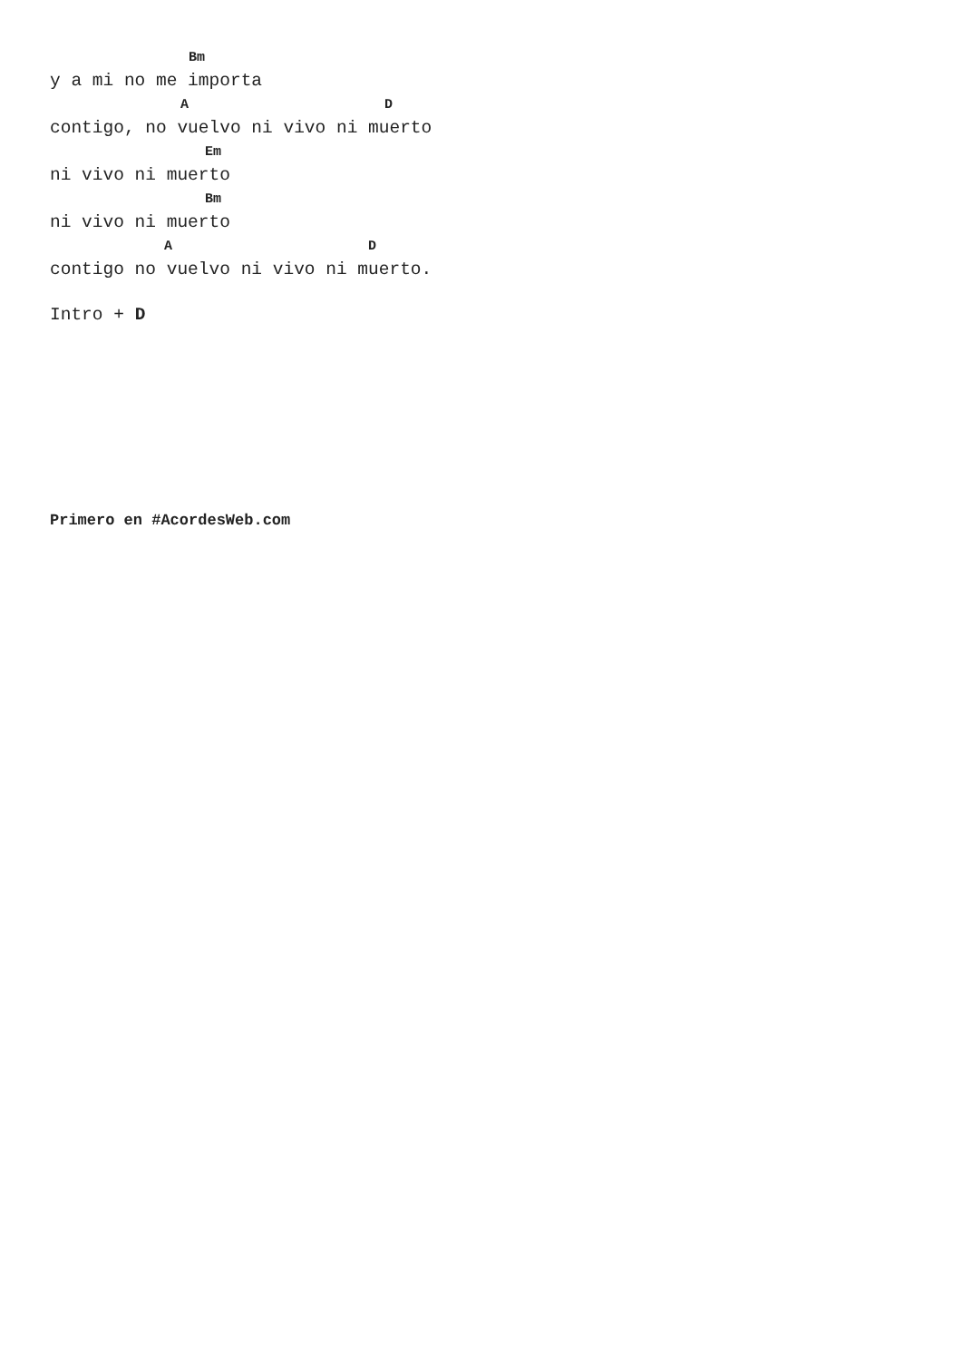Bm
y a mi no me importa
                A                        D
contigo, no vuelvo ni vivo ni muerto
                   Em
ni vivo ni muerto
                   Bm
ni vivo ni muerto
              A                        D
contigo no vuelvo ni vivo ni muerto.
Intro + D
Primero en #AcordesWeb.com